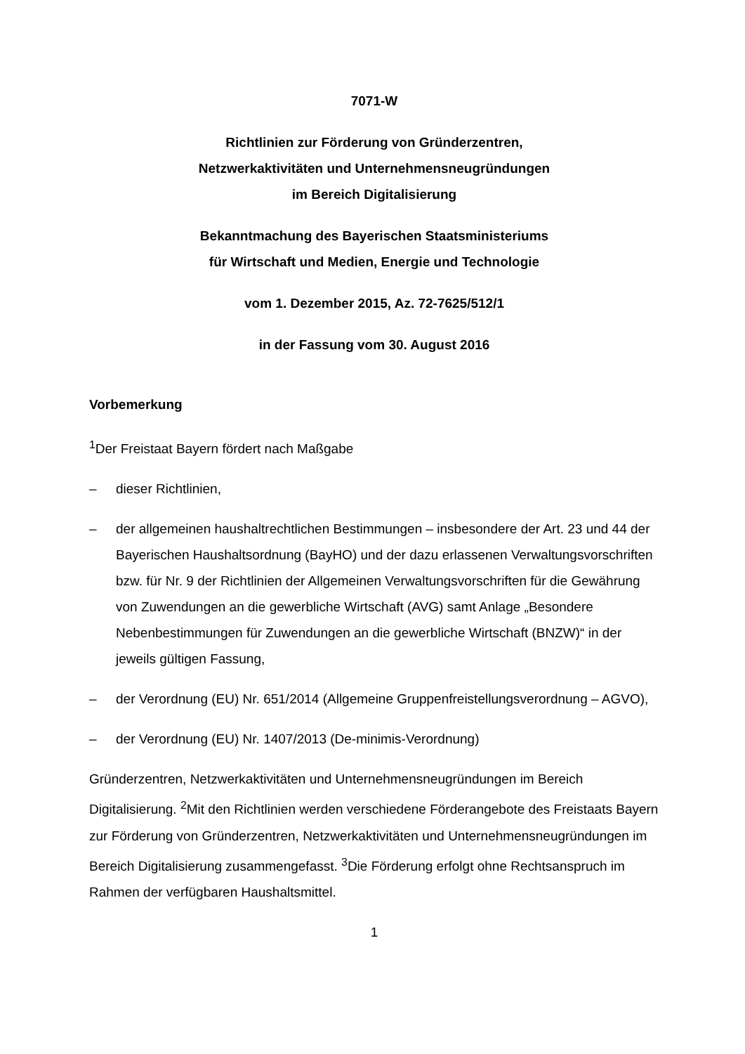7071-W
Richtlinien zur Förderung von Gründerzentren,
Netzwerkaktivitäten und Unternehmensneugründungen
im Bereich Digitalisierung
Bekanntmachung des Bayerischen Staatsministeriums
für Wirtschaft und Medien, Energie und Technologie
vom 1. Dezember 2015, Az. 72-7625/512/1
in der Fassung vom 30. August 2016
Vorbemerkung
<sup>1</sup> Der Freistaat Bayern fördert nach Maßgabe
– dieser Richtlinien,
– der allgemeinen haushaltrechtlichen Bestimmungen – insbesondere der Art. 23 und 44 der Bayerischen Haushaltsordnung (BayHO) und der dazu erlassenen Verwaltungsvorschriften bzw. für Nr. 9 der Richtlinien der Allgemeinen Verwaltungsvorschriften für die Gewährung von Zuwendungen an die gewerbliche Wirtschaft (AVG) samt Anlage „Besondere Nebenbestimmungen für Zuwendungen an die gewerbliche Wirtschaft (BNZW)“ in der jeweils gültigen Fassung,
– der Verordnung (EU) Nr. 651/2014 (Allgemeine Gruppenfreistellungsverordnung – AGVO),
– der Verordnung (EU) Nr. 1407/2013 (De-minimis-Verordnung)
Gründerzentren, Netzwerkaktivitäten und Unternehmensneugründungen im Bereich Digitalisierung. <sup>2</sup>Mit den Richtlinien werden verschiedene Förderangebote des Freistaats Bayern zur Förderung von Gründerzentren, Netzwerkaktivitäten und Unternehmensneugründungen im Bereich Digitalisierung zusammengefasst. <sup>3</sup>Die Förderung erfolgt ohne Rechtsanspruch im Rahmen der verfügbaren Haushaltsmittel.
1